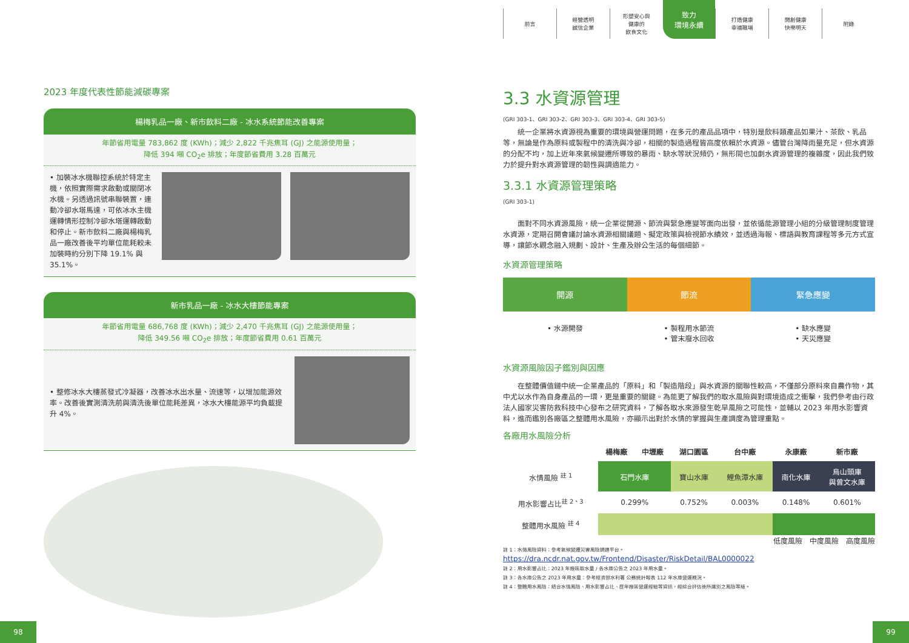前言 經營透明
誠信企業
形塑安心與
健康的
飲食文化
致力
環境永續
打造健康
幸福職場
開創健康
快樂明天
附錄
2023 年度代表性節能減碳專案
楊梅乳品一廠、新市飲料二廠 - 冰水系統節能改善專案
年節省用電量 783,862 度 (KWh)；減少 2,822 千兆焦耳 (GJ) 之能源使用量；
降低 394 噸 CO<sub>2</sub>e 排放；年度節省費用 3.28 百萬元
• 加裝冰水機聯控系統於特定主機，依照實際需求啟動或關閉冰水機。另透過訊號串聯裝置，連動冷卻水塔馬達，可依冰水主機運轉情形控制冷卻水塔運轉啟動和停止。新市飲料二廠與楊梅乳品一廠改善後平均單位能耗較未加裝時約分別下降 19.1% 與 35.1%。
新市乳品一廠 - 冰水大樓節能專案
年節省用電量 686,768 度 (KWh)；減少 2,470 千兆焦耳 (GJ) 之能源使用量；
降低 349.56 噸 CO<sub>2</sub>e 排放；年度節省費用 0.61 百萬元
• 整修冰水大樓蒸發式冷凝器，改善冰水出水量、流速等，以增加能源效率。改善後實測清洗前與清洗後單位能耗差異，冰水大樓能源平均負載提升 4%。
3.3 水資源管理
(GRI 303-1、GRI 303-2、GRI 303-3、GRI 303-4、GRI 303-5)
　　統一企業將水資源視為重要的環境與營運問題，在多元的產品品項中，特別是飲料類產品如果汁、茶飲、乳品等，無論是作為原料或製程中的清洗與冷卻，相關的製造過程皆高度依賴於水資源。儘管台灣降雨量充足，但水資源的分配不均，加上近年來氣候變遷所導致的暴雨、缺水等狀況頻仍，無形間也加劇水資源管理的複雜度，因此我們致力於提升對水資源管理的韌性與調適能力。
3.3.1 水資源管理策略
(GRI 303-1)
　　面對不同水資源風險，統一企業從開源、節流與緊急應變等面向出發，並依循能源管理小組的分級管理制度管理水資源，定期召開會議討論水資源相關議題、擬定政策與檢視節水績效，並透過海報、標語與教育課程等多元方式宣導，讓節水觀念融入規劃、設計、生產及辦公生活的每個細節。
水資源管理策略
開源 節流 緊急應變
• 水源開發 • 製程用水節流
• 管末廢水回收
• 缺水應變
• 天災應變
水資源風險因子鑑別與因應
　　在整體價值鏈中統一企業產品的「原料」和「製造階段」與水資源的關聯性較高，不僅部分原料來自農作物，其中尤以水作為自身產品的一環，更是重要的關鍵。為能更了解我們的取水風險與對環境造成之衝擊，我們參考由行政法人國家災害防救科技中心發布之研究資料，了解各取水來源發生乾旱風險之可能性，並輔以 2023 年用水影響資料，進而鑑別各廠區之整體用水風險，亦顯示出對於水情的掌握與生產調度為管理重點。
各廠用水風險分析
| | 楊梅廠 | 中壢廠 | 湖口園區 | 台中廠 | 永康廠 | 新市廠 |
| --- | --- | --- | --- | --- | --- | --- |
| 水情風險 <sup>註 1</sup> | 石門水庫 | | 寶山水庫 | 鯉魚潭水庫 | 南化水庫 | 烏山頭庫 與曾文水庫 |
| 用水影響占比<sup>註 2、3</sup> | 0.299% | | 0.752% | 0.003% | 0.148% | 0.601% |
| 整體用水風險 <sup>註 4</sup> | | | | | | |
低度風險　中度風險　高度風險
註 1：水情風險資料：參考氣候變遷災害風險調適平台。
https://dra.ncdr.nat.gov.tw/Frontend/Disaster/RiskDetail/BAL0000022
註 2：用水影響占比：2023 年廠區取水量 / 各水庫公告之 2023 年用水量。
註 3：各水庫公告之 2023 年用水量：參考經濟部水利署 公務統計報表 112 年水庫營運概況。
註 4：整體用水風險：結合水情風險、用水影響占比、歷年廠區營運經驗等資訊，經綜合評估後所識別之風險等級。
98 99